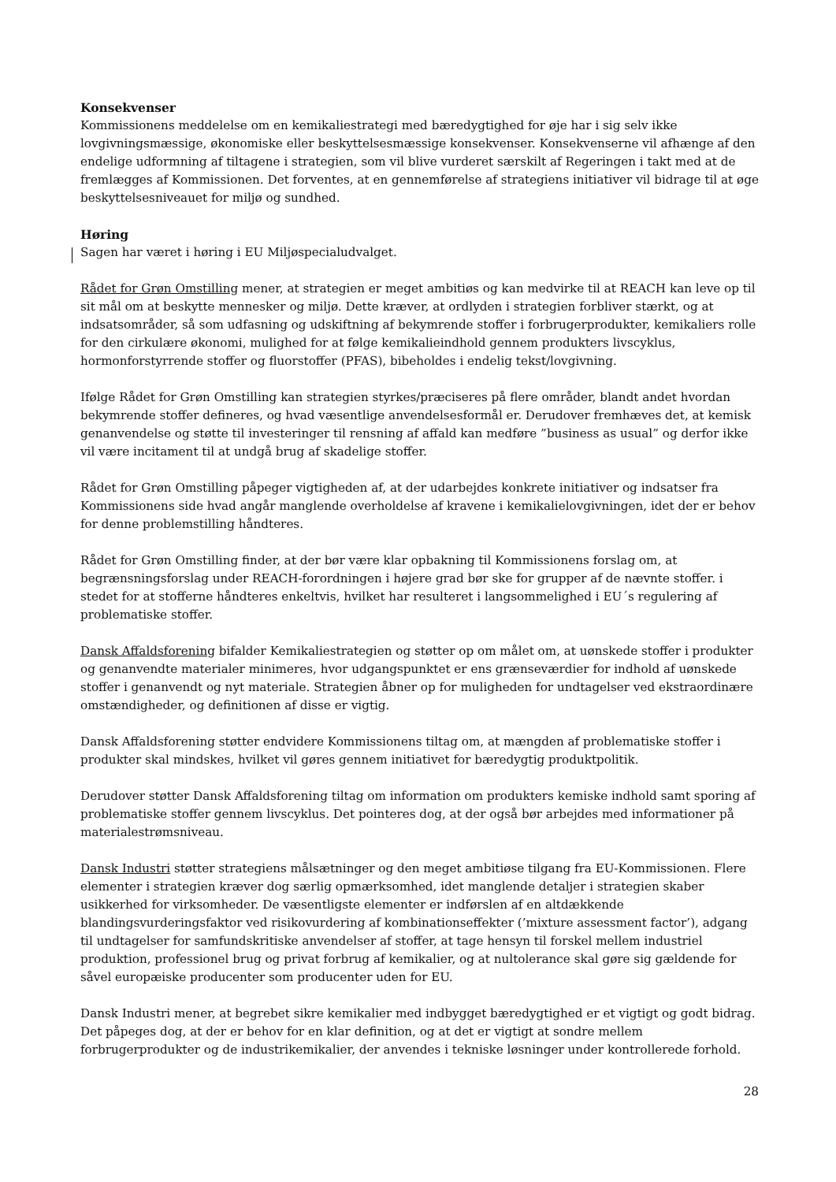Konsekvenser
Kommissionens meddelelse om en kemikaliestrategi med bæredygtighed for øje har i sig selv ikke lovgivningsmæssige, økonomiske eller beskyttelsesmæssige konsekvenser. Konsekvenserne vil afhænge af den endelige udformning af tiltagene i strategien, som vil blive vurderet særskilt af Regeringen i takt med at de fremlægges af Kommissionen. Det forventes, at en gennemførelse af strategiens initiativer vil bidrage til at øge beskyttelsesniveauet for miljø og sundhed.
Høring
Sagen har været i høring i EU Miljøspecialudvalget.
Rådet for Grøn Omstilling mener, at strategien er meget ambitiøs og kan medvirke til at REACH kan leve op til sit mål om at beskytte mennesker og miljø. Dette kræver, at ordlyden i strategien forbliver stærkt, og at indsatsområder, så som udfasning og udskiftning af bekymrende stoffer i forbrugerprodukter, kemikaliers rolle for den cirkulære økonomi, mulighed for at følge kemikalieindhold gennem produkters livscyklus, hormonforstyrrende stoffer og fluorstoffer (PFAS), bibeholdes i endelig tekst/lovgivning.
Ifølge Rådet for Grøn Omstilling kan strategien styrkes/præciseres på flere områder, blandt andet hvordan bekymrende stoffer defineres, og hvad væsentlige anvendelsesformål er. Derudover fremhæves det, at kemisk genanvendelse og støtte til investeringer til rensning af affald kan medføre ”business as usual” og derfor ikke vil være incitament til at undgå brug af skadelige stoffer.
Rådet for Grøn Omstilling påpeger vigtigheden af, at der udarbejdes konkrete initiativer og indsatser fra Kommissionens side hvad angår manglende overholdelse af kravene i kemikalielovgivningen, idet der er behov for denne problemstilling håndteres.
Rådet for Grøn Omstilling finder, at der bør være klar opbakning til Kommissionens forslag om, at begrænsningsforslag under REACH-forordningen i højere grad bør ske for grupper af de nævnte stoffer. i stedet for at stofferne håndteres enkeltvis, hvilket har resulteret i langsommelighed i EU´s regulering af problematiske stoffer.
Dansk Affaldsforening bifalder Kemikaliestrategien og støtter op om målet om, at uønskede stoffer i produkter og genanvendte materialer minimeres, hvor udgangspunktet er ens grænseværdier for indhold af uønskede stoffer i genanvendt og nyt materiale. Strategien åbner op for muligheden for undtagelser ved ekstraordinære omstændigheder, og definitionen af disse er vigtig.
Dansk Affaldsforening støtter endvidere Kommissionens tiltag om, at mængden af problematiske stoffer i produkter skal mindskes, hvilket vil gøres gennem initiativet for bæredygtig produktpolitik.
Derudover støtter Dansk Affaldsforening tiltag om information om produkters kemiske indhold samt sporing af problematiske stoffer gennem livscyklus. Det pointeres dog, at der også bør arbejdes med informationer på materialestrømsniveau.
Dansk Industri støtter strategiens målsætninger og den meget ambitiøse tilgang fra EU-Kommissionen. Flere elementer i strategien kræver dog særlig opmærksomhed, idet manglende detaljer i strategien skaber usikkerhed for virksomheder. De væsentligste elementer er indførslen af en altdækkende blandingsvurderingsfaktor ved risikovurdering af kombinationseffekter (’mixture assessment factor’), adgang til undtagelser for samfundskritiske anvendelser af stoffer, at tage hensyn til forskel mellem industriel produktion, professionel brug og privat forbrug af kemikalier, og at nultolerance skal gøre sig gældende for såvel europæiske producenter som producenter uden for EU.
Dansk Industri mener, at begrebet sikre kemikalier med indbygget bæredygtighed er et vigtigt og godt bidrag. Det påpeges dog, at der er behov for en klar definition, og at det er vigtigt at sondre mellem forbrugerprodukter og de industrikemikalier, der anvendes i tekniske løsninger under kontrollerede forhold.
28